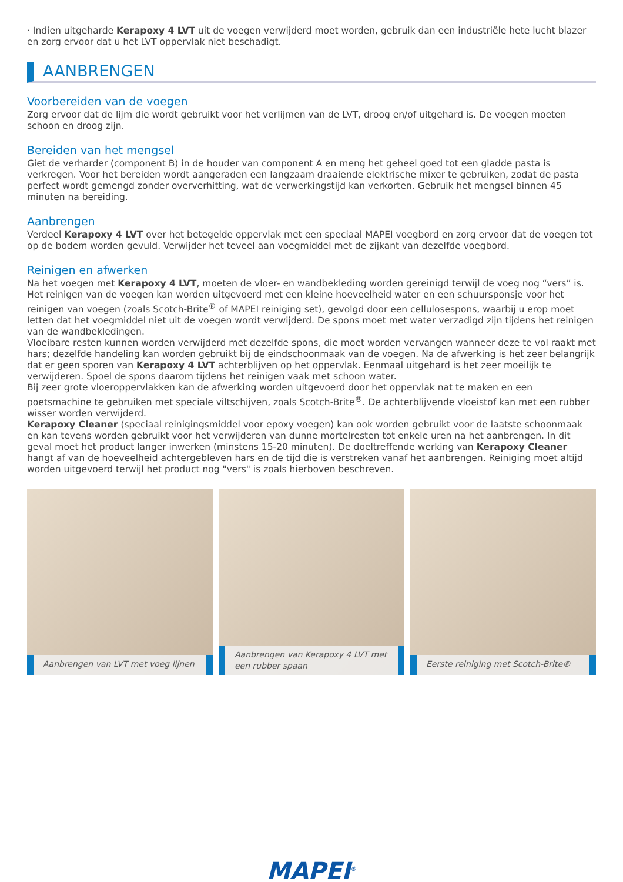· Indien uitgeharde Kerapoxy 4 LVT uit de voegen verwijderd moet worden, gebruik dan een industriële hete lucht blazer en zorg ervoor dat u het LVT oppervlak niet beschadigt.
AANBRENGEN
Voorbereiden van de voegen
Zorg ervoor dat de lijm die wordt gebruikt voor het verlijmen van de LVT, droog en/of uitgehard is. De voegen moeten schoon en droog zijn.
Bereiden van het mengsel
Giet de verharder (component B) in de houder van component A en meng het geheel goed tot een gladde pasta is verkregen. Voor het bereiden wordt aangeraden een langzaam draaiende elektrische mixer te gebruiken, zodat de pasta perfect wordt gemengd zonder oververhitting, wat de verwerkingstijd kan verkorten. Gebruik het mengsel binnen 45 minuten na bereiding.
Aanbrengen
Verdeel Kerapoxy 4 LVT over het betegelde oppervlak met een speciaal MAPEI voegbord en zorg ervoor dat de voegen tot op de bodem worden gevuld. Verwijder het teveel aan voegmiddel met de zijkant van dezelfde voegbord.
Reinigen en afwerken
Na het voegen met Kerapoxy 4 LVT, moeten de vloer- en wandbekleding worden gereinigd terwijl de voeg nog “vers” is. Het reinigen van de voegen kan worden uitgevoerd met een kleine hoeveelheid water en een schuursponsje voor het reinigen van voegen (zoals Scotch-Brite<sup>®</sup> of MAPEI reiniging set), gevolgd door een cellulosespons, waarbij u erop moet letten dat het voegmiddel niet uit de voegen wordt verwijderd. De spons moet met water verzadigd zijn tijdens het reinigen van de wandbekledingen.
Vloeibare resten kunnen worden verwijderd met dezelfde spons, die moet worden vervangen wanneer deze te vol raakt met hars; dezelfde handeling kan worden gebruikt bij de eindschoonmaak van de voegen. Na de afwerking is het zeer belangrijk dat er geen sporen van Kerapoxy 4 LVT achterblijven op het oppervlak. Eenmaal uitgehard is het zeer moeilijk te verwijderen. Spoel de spons daarom tijdens het reinigen vaak met schoon water.
Bij zeer grote vloeroppervlakken kan de afwerking worden uitgevoerd door het oppervlak nat te maken en een poetsmachine te gebruiken met speciale viltschijven, zoals Scotch-Brite<sup>®</sup>. De achterblijvende vloeistof kan met een rubber wisser worden verwijderd.
Kerapoxy Cleaner (speciaal reinigingsmiddel voor epoxy voegen) kan ook worden gebruikt voor de laatste schoonmaak en kan tevens worden gebruikt voor het verwijderen van dunne mortelresten tot enkele uren na het aanbrengen. In dit geval moet het product langer inwerken (minstens 15-20 minuten). De doeltreffende werking van Kerapoxy Cleaner hangt af van de hoeveelheid achtergebleven hars en de tijd die is verstreken vanaf het aanbrengen. Reiniging moet altijd worden uitgevoerd terwijl het product nog "vers" is zoals hierboven beschreven.
Aanbrengen van LVT met voeg lijnen
Aanbrengen van Kerapoxy 4 LVT met
een rubber spaan
Eerste reiniging met Scotch-Brite®
MAPEI<sup>®</sup>